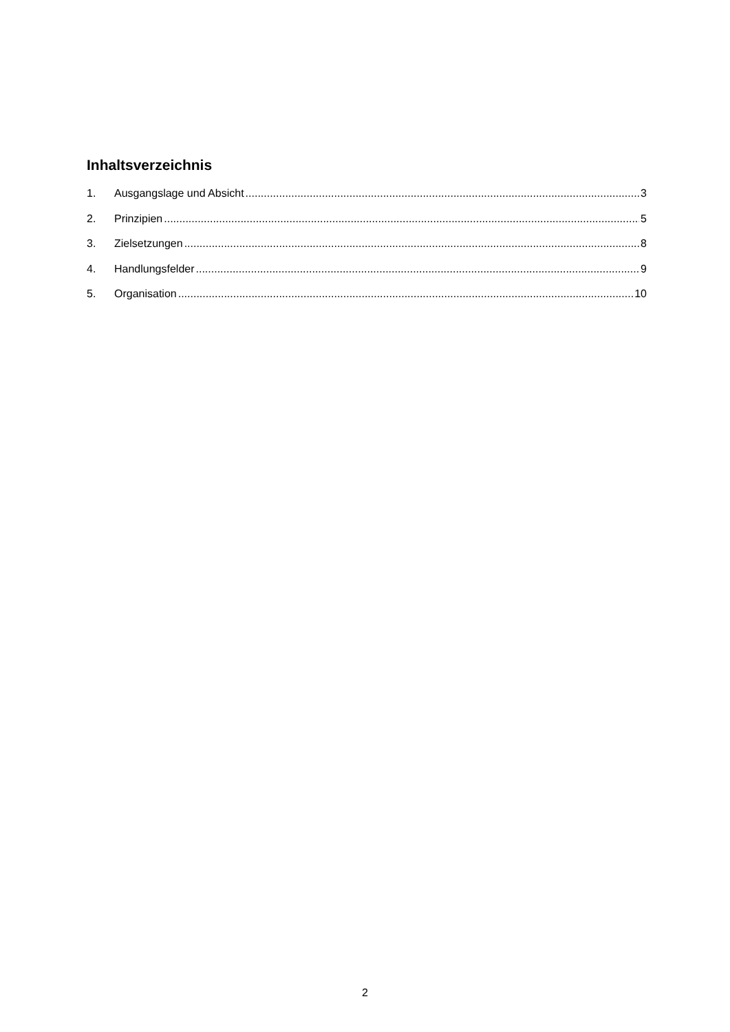Inhaltsverzeichnis
1. Ausgangslage und Absicht 3
2. Prinzipien 5
3. Zielsetzungen 8
4. Handlungsfelder 9
5. Organisation 10
2